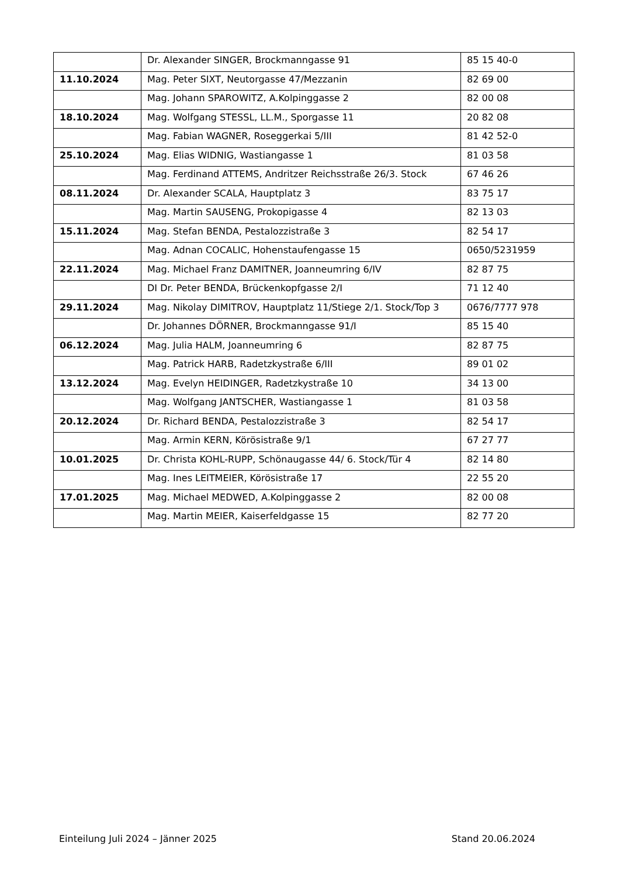| | Dr. Alexander SINGER, Brockmanngasse 91 | 85 15 40-0 |
| 11.10.2024 | Mag. Peter SIXT, Neutorgasse 47/Mezzanin | 82 69 00 |
| | Mag. Johann SPAROWITZ, A.Kolpinggasse 2 | 82 00 08 |
| 18.10.2024 | Mag. Wolfgang STESSL, LL.M., Sporgasse 11 | 20 82 08 |
| | Mag. Fabian WAGNER, Roseggerkai 5/III | 81 42 52-0 |
| 25.10.2024 | Mag. Elias WIDNIG, Wastiangasse 1 | 81 03 58 |
| | Mag. Ferdinand ATTEMS, Andritzer Reichsstraße 26/3. Stock | 67 46 26 |
| 08.11.2024 | Dr. Alexander SCALA, Hauptplatz 3 | 83 75 17 |
| | Mag. Martin SAUSENG, Prokopigasse 4 | 82 13 03 |
| 15.11.2024 | Mag. Stefan BENDA, Pestalozzistraße 3 | 82 54 17 |
| | Mag. Adnan COCALIC, Hohenstaufengasse 15 | 0650/5231959 |
| 22.11.2024 | Mag. Michael Franz DAMITNER, Joanneumring 6/IV | 82 87 75 |
| | DI Dr. Peter BENDA, Brückenkopfgasse 2/I | 71 12 40 |
| 29.11.2024 | Mag. Nikolay DIMITROV, Hauptplatz 11/Stiege 2/1. Stock/Top 3 | 0676/7777 978 |
| | Dr. Johannes DÖRNER, Brockmanngasse 91/I | 85 15 40 |
| 06.12.2024 | Mag. Julia HALM, Joanneumring 6 | 82 87 75 |
| | Mag. Patrick HARB, Radetzkystraße 6/III | 89 01 02 |
| 13.12.2024 | Mag. Evelyn HEIDINGER, Radetzkystraße 10 | 34 13 00 |
| | Mag. Wolfgang JANTSCHER, Wastiangasse 1 | 81 03 58 |
| 20.12.2024 | Dr. Richard BENDA, Pestalozzistraße 3 | 82 54 17 |
| | Mag. Armin KERN, Körösistraße 9/1 | 67 27 77 |
| 10.01.2025 | Dr. Christa KOHL-RUPP, Schönaugasse 44/ 6. Stock/Tür 4 | 82 14 80 |
| | Mag. Ines LEITMEIER, Körösistraße 17 | 22 55 20 |
| 17.01.2025 | Mag. Michael MEDWED, A.Kolpinggasse 2 | 82 00 08 |
| | Mag. Martin MEIER, Kaiserfeldgasse 15 | 82 77 20 |
Einteilung Juli 2024 – Jänner 2025 Stand 20.06.2024